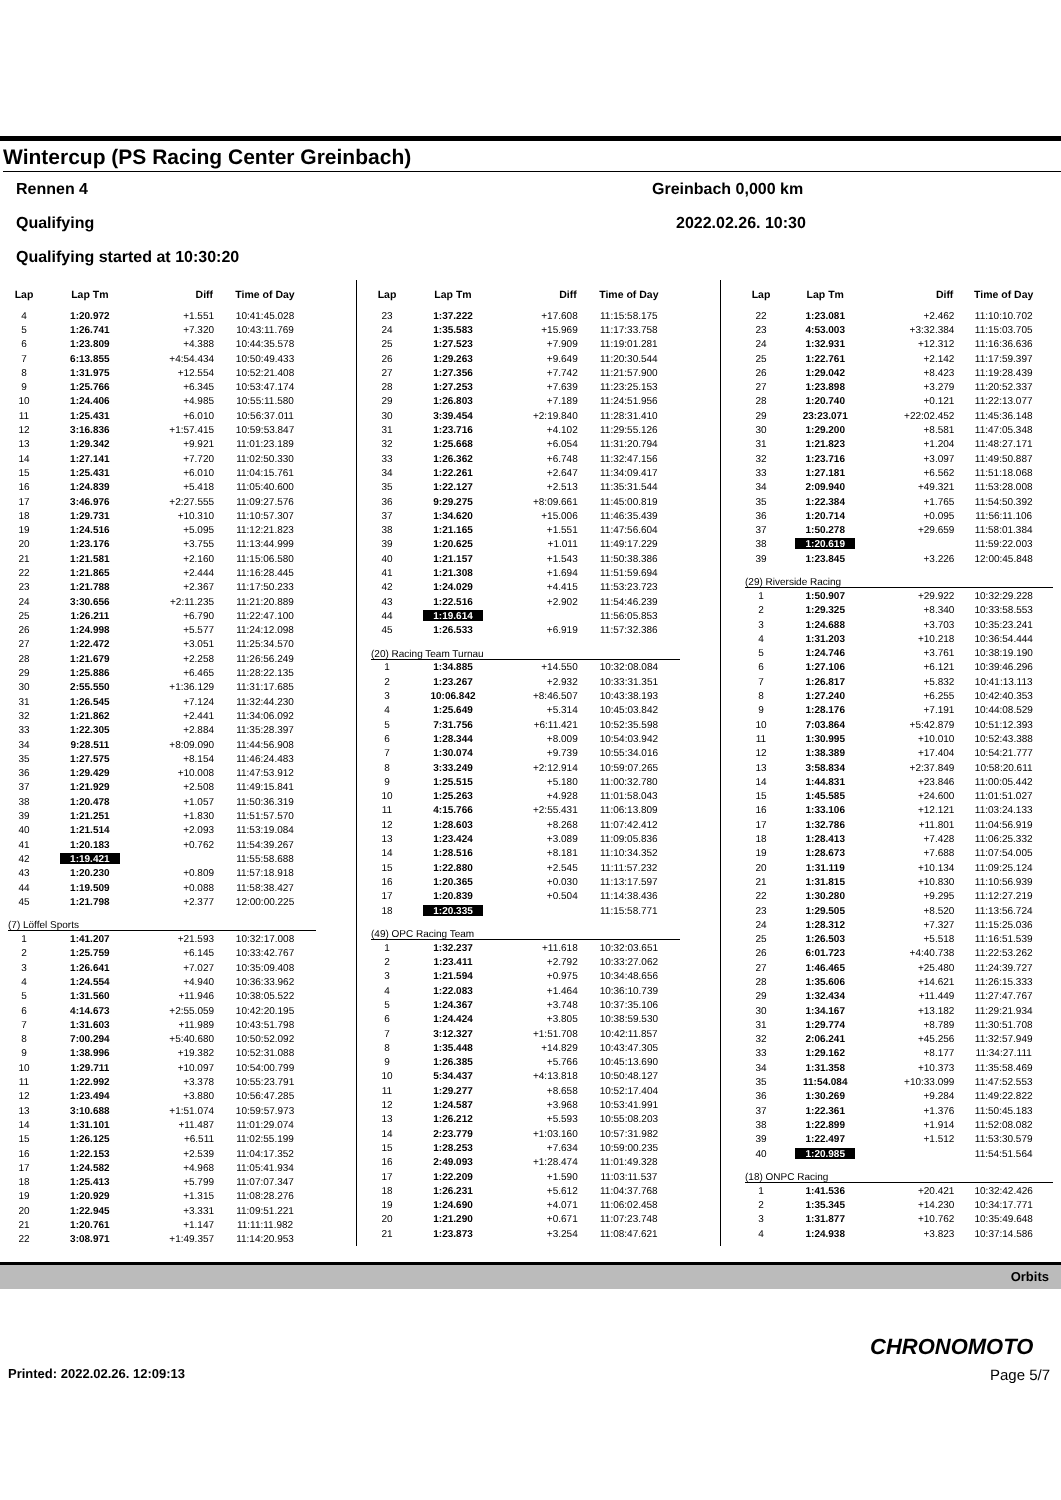Wintercup (PS Racing Center Greinbach)
Rennen 4 Greinbach 0,000 km
Qualifying 2022.02.26. 10:30
Qualifying started at 10:30:20
| Lap | Lap Tm | Diff | Time of Day |
| --- | --- | --- | --- |
| 4 | 1:20.972 | +1.551 | 10:41:45.028 |
| 5 | 1:26.741 | +7.320 | 10:43:11.769 |
| 6 | 1:23.809 | +4.388 | 10:44:35.578 |
| 7 | 6:13.855 | +4:54.434 | 10:50:49.433 |
| 8 | 1:31.975 | +12.554 | 10:52:21.408 |
| 9 | 1:25.766 | +6.345 | 10:53:47.174 |
| 10 | 1:24.406 | +4.985 | 10:55:11.580 |
| 11 | 1:25.431 | +6.010 | 10:56:37.011 |
| 12 | 3:16.836 | +1:57.415 | 10:59:53.847 |
| 13 | 1:29.342 | +9.921 | 11:01:23.189 |
| 14 | 1:27.141 | +7.720 | 11:02:50.330 |
| 15 | 1:25.431 | +6.010 | 11:04:15.761 |
| 16 | 1:24.839 | +5.418 | 11:05:40.600 |
| 17 | 3:46.976 | +2:27.555 | 11:09:27.576 |
| 18 | 1:29.731 | +10.310 | 11:10:57.307 |
| 19 | 1:24.516 | +5.095 | 11:12:21.823 |
| 20 | 1:23.176 | +3.755 | 11:13:44.999 |
| 21 | 1:21.581 | +2.160 | 11:15:06.580 |
| 22 | 1:21.865 | +2.444 | 11:16:28.445 |
| 23 | 1:21.788 | +2.367 | 11:17:50.233 |
| 24 | 3:30.656 | +2:11.235 | 11:21:20.889 |
| 25 | 1:26.211 | +6.790 | 11:22:47.100 |
| 26 | 1:24.998 | +5.577 | 11:24:12.098 |
| 27 | 1:22.472 | +3.051 | 11:25:34.570 |
| 28 | 1:21.679 | +2.258 | 11:26:56.249 |
| 29 | 1:25.886 | +6.465 | 11:28:22.135 |
| 30 | 2:55.550 | +1:36.129 | 11:31:17.685 |
| 31 | 1:26.545 | +7.124 | 11:32:44.230 |
| 32 | 1:21.862 | +2.441 | 11:34:06.092 |
| 33 | 1:22.305 | +2.884 | 11:35:28.397 |
| 34 | 9:28.511 | +8:09.090 | 11:44:56.908 |
| 35 | 1:27.575 | +8.154 | 11:46:24.483 |
| 36 | 1:29.429 | +10.008 | 11:47:53.912 |
| 37 | 1:21.929 | +2.508 | 11:49:15.841 |
| 38 | 1:20.478 | +1.057 | 11:50:36.319 |
| 39 | 1:21.251 | +1.830 | 11:51:57.570 |
| 40 | 1:21.514 | +2.093 | 11:53:19.084 |
| 41 | 1:20.183 | +0.762 | 11:54:39.267 |
| 42 | 1:19.421 | | 11:55:58.688 |
| 43 | 1:20.230 | +0.809 | 11:57:18.918 |
| 44 | 1:19.509 | +0.088 | 11:58:38.427 |
| 45 | 1:21.798 | +2.377 | 12:00:00.225 |
| (7) Löffel Sports | | | |
| 1 | 1:41.207 | +21.593 | 10:32:17.008 |
| 2 | 1:25.759 | +6.145 | 10:33:42.767 |
| 3 | 1:26.641 | +7.027 | 10:35:09.408 |
| 4 | 1:24.554 | +4.940 | 10:36:33.962 |
| 5 | 1:31.560 | +11.946 | 10:38:05.522 |
| 6 | 4:14.673 | +2:55.059 | 10:42:20.195 |
| 7 | 1:31.603 | +11.989 | 10:43:51.798 |
| 8 | 7:00.294 | +5:40.680 | 10:50:52.092 |
| 9 | 1:38.996 | +19.382 | 10:52:31.088 |
| 10 | 1:29.711 | +10.097 | 10:54:00.799 |
| 11 | 1:22.992 | +3.378 | 10:55:23.791 |
| 12 | 1:23.494 | +3.880 | 10:56:47.285 |
| 13 | 3:10.688 | +1:51.074 | 10:59:57.973 |
| 14 | 1:31.101 | +11.487 | 11:01:29.074 |
| 15 | 1:26.125 | +6.511 | 11:02:55.199 |
| 16 | 1:22.153 | +2.539 | 11:04:17.352 |
| 17 | 1:24.582 | +4.968 | 11:05:41.934 |
| 18 | 1:25.413 | +5.799 | 11:07:07.347 |
| 19 | 1:20.929 | +1.315 | 11:08:28.276 |
| 20 | 1:22.945 | +3.331 | 11:09:51.221 |
| 21 | 1:20.761 | +1.147 | 11:11:11.982 |
| 22 | 3:08.971 | +1:49.357 | 11:14:20.953 |
| Lap | Lap Tm | Diff | Time of Day |
| --- | --- | --- | --- |
| 23 | 1:37.222 | +17.608 | 11:15:58.175 |
| 24 | 1:35.583 | +15.969 | 11:17:33.758 |
| 25 | 1:27.523 | +7.909 | 11:19:01.281 |
| 26 | 1:29.263 | +9.649 | 11:20:30.544 |
| 27 | 1:27.356 | +7.742 | 11:21:57.900 |
| 28 | 1:27.253 | +7.639 | 11:23:25.153 |
| 29 | 1:26.803 | +7.189 | 11:24:51.956 |
| 30 | 3:39.454 | +2:19.840 | 11:28:31.410 |
| 31 | 1:23.716 | +4.102 | 11:29:55.126 |
| 32 | 1:25.668 | +6.054 | 11:31:20.794 |
| 33 | 1:26.362 | +6.748 | 11:32:47.156 |
| 34 | 1:22.261 | +2.647 | 11:34:09.417 |
| 35 | 1:22.127 | +2.513 | 11:35:31.544 |
| 36 | 9:29.275 | +8:09.661 | 11:45:00.819 |
| 37 | 1:34.620 | +15.006 | 11:46:35.439 |
| 38 | 1:21.165 | +1.551 | 11:47:56.604 |
| 39 | 1:20.625 | +1.011 | 11:49:17.229 |
| 40 | 1:21.157 | +1.543 | 11:50:38.386 |
| 41 | 1:21.308 | +1.694 | 11:51:59.694 |
| 42 | 1:24.029 | +4.415 | 11:53:23.723 |
| 43 | 1:22.516 | +2.902 | 11:54:46.239 |
| 44 | 1:19.614 | | 11:56:05.853 |
| 45 | 1:26.533 | +6.919 | 11:57:32.386 |
| (20) Racing Team Turnau | | | |
| 1 | 1:34.885 | +14.550 | 10:32:08.084 |
| 2 | 1:23.267 | +2.932 | 10:33:31.351 |
| 3 | 10:06.842 | +8:46.507 | 10:43:38.193 |
| 4 | 1:25.649 | +5.314 | 10:45:03.842 |
| 5 | 7:31.756 | +6:11.421 | 10:52:35.598 |
| 6 | 1:28.344 | +8.009 | 10:54:03.942 |
| 7 | 1:30.074 | +9.739 | 10:55:34.016 |
| 8 | 3:33.249 | +2:12.914 | 10:59:07.265 |
| 9 | 1:25.515 | +5.180 | 11:00:32.780 |
| 10 | 1:25.263 | +4.928 | 11:01:58.043 |
| 11 | 4:15.766 | +2:55.431 | 11:06:13.809 |
| 12 | 1:28.603 | +8.268 | 11:07:42.412 |
| 13 | 1:23.424 | +3.089 | 11:09:05.836 |
| 14 | 1:28.516 | +8.181 | 11:10:34.352 |
| 15 | 1:22.880 | +2.545 | 11:11:57.232 |
| 16 | 1:20.365 | +0.030 | 11:13:17.597 |
| 17 | 1:20.839 | +0.504 | 11:14:38.436 |
| 18 | 1:20.335 | | 11:15:58.771 |
| (49) OPC Racing Team | | | |
| 1 | 1:32.237 | +11.618 | 10:32:03.651 |
| 2 | 1:23.411 | +2.792 | 10:33:27.062 |
| 3 | 1:21.594 | +0.975 | 10:34:48.656 |
| 4 | 1:22.083 | +1.464 | 10:36:10.739 |
| 5 | 1:24.367 | +3.748 | 10:37:35.106 |
| 6 | 1:24.424 | +3.805 | 10:38:59.530 |
| 7 | 3:12.327 | +1:51.708 | 10:42:11.857 |
| 8 | 1:35.448 | +14.829 | 10:43:47.305 |
| 9 | 1:26.385 | +5.766 | 10:45:13.690 |
| 10 | 5:34.437 | +4:13.818 | 10:50:48.127 |
| 11 | 1:29.277 | +8.658 | 10:52:17.404 |
| 12 | 1:24.587 | +3.968 | 10:53:41.991 |
| 13 | 1:26.212 | +5.593 | 10:55:08.203 |
| 14 | 2:23.779 | +1:03.160 | 10:57:31.982 |
| 15 | 1:28.253 | +7.634 | 10:59:00.235 |
| 16 | 2:49.093 | +1:28.474 | 11:01:49.328 |
| 17 | 1:22.209 | +1.590 | 11:03:11.537 |
| 18 | 1:26.231 | +5.612 | 11:04:37.768 |
| 19 | 1:24.690 | +4.071 | 11:06:02.458 |
| 20 | 1:21.290 | +0.671 | 11:07:23.748 |
| 21 | 1:23.873 | +3.254 | 11:08:47.621 |
| Lap | Lap Tm | Diff | Time of Day |
| --- | --- | --- | --- |
| 22 | 1:23.081 | +2.462 | 11:10:10.702 |
| 23 | 4:53.003 | +3:32.384 | 11:15:03.705 |
| 24 | 1:32.931 | +12.312 | 11:16:36.636 |
| 25 | 1:22.761 | +2.142 | 11:17:59.397 |
| 26 | 1:29.042 | +8.423 | 11:19:28.439 |
| 27 | 1:23.898 | +3.279 | 11:20:52.337 |
| 28 | 1:20.740 | +0.121 | 11:22:13.077 |
| 29 | 23:23.071 | +22:02.452 | 11:45:36.148 |
| 30 | 1:29.200 | +8.581 | 11:47:05.348 |
| 31 | 1:21.823 | +1.204 | 11:48:27.171 |
| 32 | 1:23.716 | +3.097 | 11:49:50.887 |
| 33 | 1:27.181 | +6.562 | 11:51:18.068 |
| 34 | 2:09.940 | +49.321 | 11:53:28.008 |
| 35 | 1:22.384 | +1.765 | 11:54:50.392 |
| 36 | 1:20.714 | +0.095 | 11:56:11.106 |
| 37 | 1:50.278 | +29.659 | 11:58:01.384 |
| 38 | 1:20.619 | | 11:59:22.003 |
| 39 | 1:23.845 | +3.226 | 12:00:45.848 |
| (29) Riverside Racing | | | |
| 1 | 1:50.907 | +29.922 | 10:32:29.228 |
| 2 | 1:29.325 | +8.340 | 10:33:58.553 |
| 3 | 1:24.688 | +3.703 | 10:35:23.241 |
| 4 | 1:31.203 | +10.218 | 10:36:54.444 |
| 5 | 1:24.746 | +3.761 | 10:38:19.190 |
| 6 | 1:27.106 | +6.121 | 10:39:46.296 |
| 7 | 1:26.817 | +5.832 | 10:41:13.113 |
| 8 | 1:27.240 | +6.255 | 10:42:40.353 |
| 9 | 1:28.176 | +7.191 | 10:44:08.529 |
| 10 | 7:03.864 | +5:42.879 | 10:51:12.393 |
| 11 | 1:30.995 | +10.010 | 10:52:43.388 |
| 12 | 1:38.389 | +17.404 | 10:54:21.777 |
| 13 | 3:58.834 | +2:37.849 | 10:58:20.611 |
| 14 | 1:44.831 | +23.846 | 11:00:05.442 |
| 15 | 1:45.585 | +24.600 | 11:01:51.027 |
| 16 | 1:33.106 | +12.121 | 11:03:24.133 |
| 17 | 1:32.786 | +11.801 | 11:04:56.919 |
| 18 | 1:28.413 | +7.428 | 11:06:25.332 |
| 19 | 1:28.673 | +7.688 | 11:07:54.005 |
| 20 | 1:31.119 | +10.134 | 11:09:25.124 |
| 21 | 1:31.815 | +10.830 | 11:10:56.939 |
| 22 | 1:30.280 | +9.295 | 11:12:27.219 |
| 23 | 1:29.505 | +8.520 | 11:13:56.724 |
| 24 | 1:28.312 | +7.327 | 11:15:25.036 |
| 25 | 1:26.503 | +5.518 | 11:16:51.539 |
| 26 | 6:01.723 | +4:40.738 | 11:22:53.262 |
| 27 | 1:46.465 | +25.480 | 11:24:39.727 |
| 28 | 1:35.606 | +14.621 | 11:26:15.333 |
| 29 | 1:32.434 | +11.449 | 11:27:47.767 |
| 30 | 1:34.167 | +13.182 | 11:29:21.934 |
| 31 | 1:29.774 | +8.789 | 11:30:51.708 |
| 32 | 2:06.241 | +45.256 | 11:32:57.949 |
| 33 | 1:29.162 | +8.177 | 11:34:27.111 |
| 34 | 1:31.358 | +10.373 | 11:35:58.469 |
| 35 | 11:54.084 | +10:33.099 | 11:47:52.553 |
| 36 | 1:30.269 | +9.284 | 11:49:22.822 |
| 37 | 1:22.361 | +1.376 | 11:50:45.183 |
| 38 | 1:22.899 | +1.914 | 11:52:08.082 |
| 39 | 1:22.497 | +1.512 | 11:53:30.579 |
| 40 | 1:20.985 | | 11:54:51.564 |
| (18) ONPC Racing | | | |
| 1 | 1:41.536 | +20.421 | 10:32:42.426 |
| 2 | 1:35.345 | +14.230 | 10:34:17.771 |
| 3 | 1:31.877 | +10.762 | 10:35:49.648 |
| 4 | 1:24.938 | +3.823 | 10:37:14.586 |
Orbits
CHRONOMOTO
Printed: 2022.02.26. 12:09:13 Page 5/7